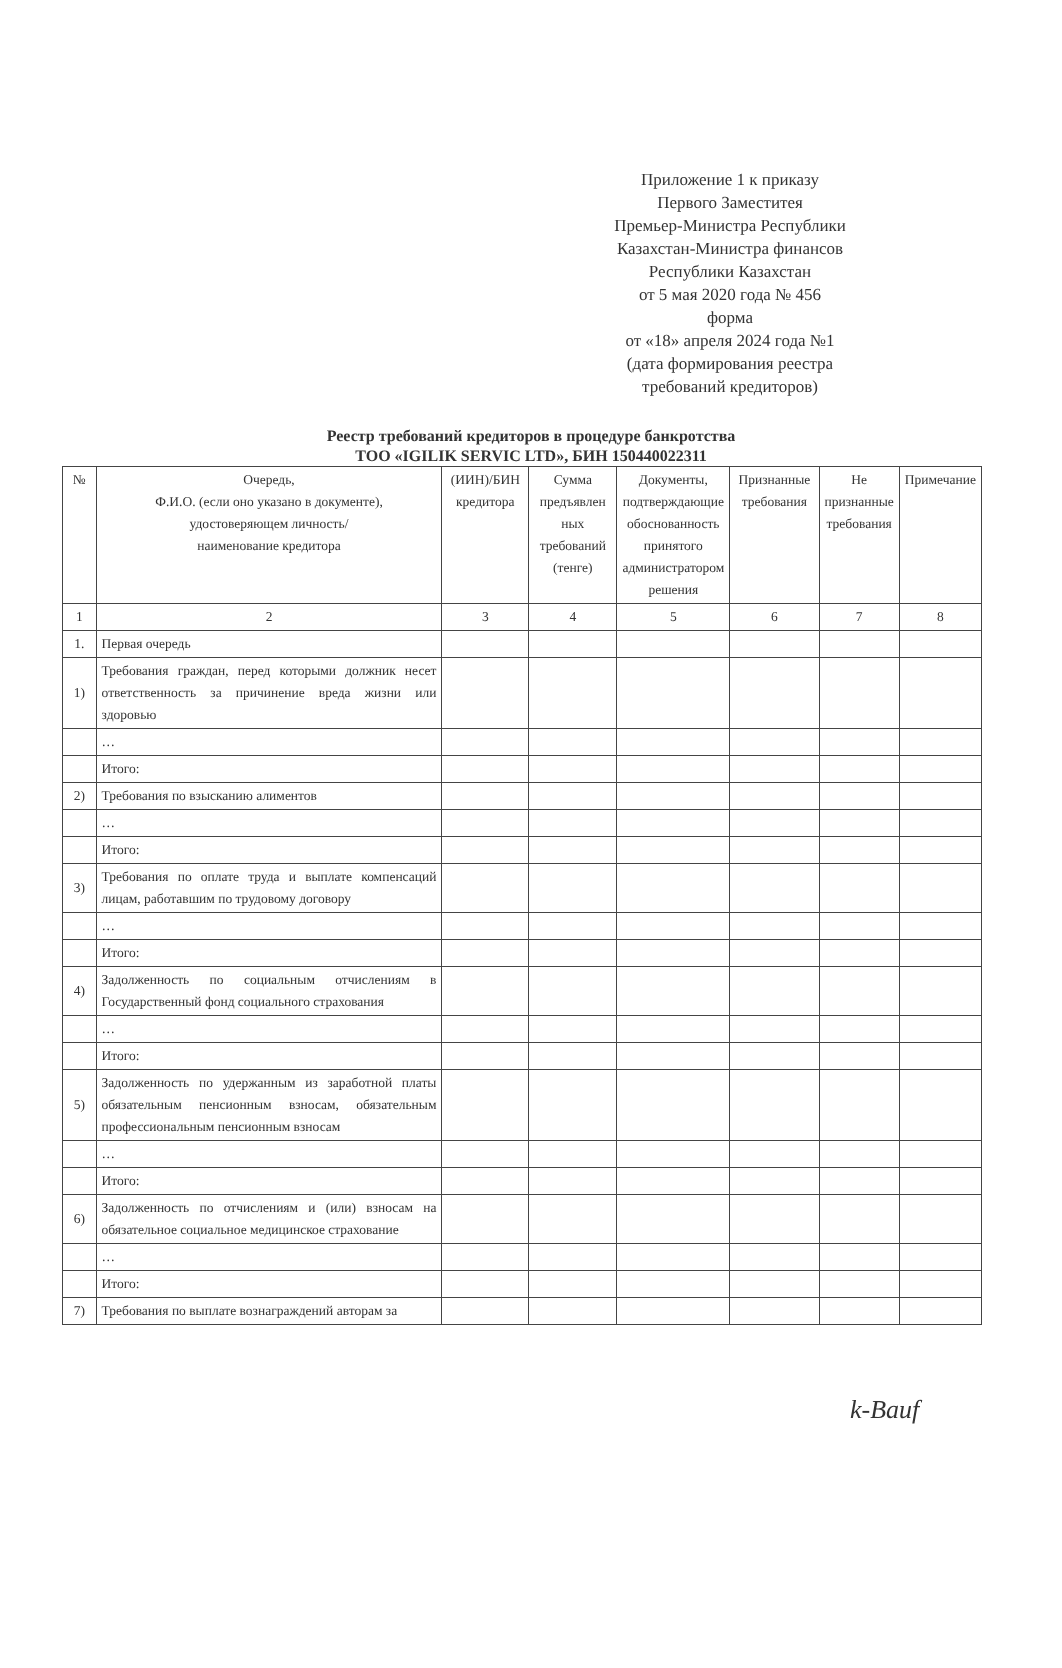Приложение 1 к приказу
Первого Заместитея
Премьер-Министра Республики
Казахстан-Министра финансов
Республики Казахстан
от 5 мая 2020 года № 456
форма
от «18» апреля 2024 года №1
(дата формирования реестра
требований кредиторов)
Реестр требований кредиторов в процедуре банкротства
ТОО «IGILIK SERVIC LTD», БИН 150440022311
| № | Очередь, Ф.И.О. (если оно указано в документе), удостоверяющем личность/ наименование кредитора | (ИИН)/БИН кредитора | Сумма предъявлен ных требований (тенге) | Документы, подтверждающие обоснованность принятого администратором решения | Признанные требования | Не признанные требования | Примечание |
| --- | --- | --- | --- | --- | --- | --- | --- |
| 1 | 2 | 3 | 4 | 5 | 6 | 7 | 8 |
| 1. | Первая очередь | | | | | | |
| 1) | Требования граждан, перед которыми должник несет ответственность за причинение вреда жизни или здоровью | | | | | | |
| | … | | | | | | |
| | Итого: | | | | | | |
| 2) | Требования по взысканию алиментов | | | | | | |
| | … | | | | | | |
| | Итого: | | | | | | |
| 3) | Требования по оплате труда и выплате компенсаций лицам, работавшим по трудовому договору | | | | | | |
| | … | | | | | | |
| | Итого: | | | | | | |
| 4) | Задолженность по социальным отчислениям в Государственный фонд социального страхования | | | | | | |
| | … | | | | | | |
| | Итого: | | | | | | |
| 5) | Задолженность по удержанным из заработной платы обязательным пенсионным взносам, обязательным профессиональным пенсионным взносам | | | | | | |
| | … | | | | | | |
| | Итого: | | | | | | |
| 6) | Задолженность по отчислениям и (или) взносам на обязательное социальное медицинское страхование | | | | | | |
| | … | | | | | | |
| | Итого: | | | | | | |
| 7) | Требования по выплате вознаграждений авторам за | | | | | | |
k-Bauf